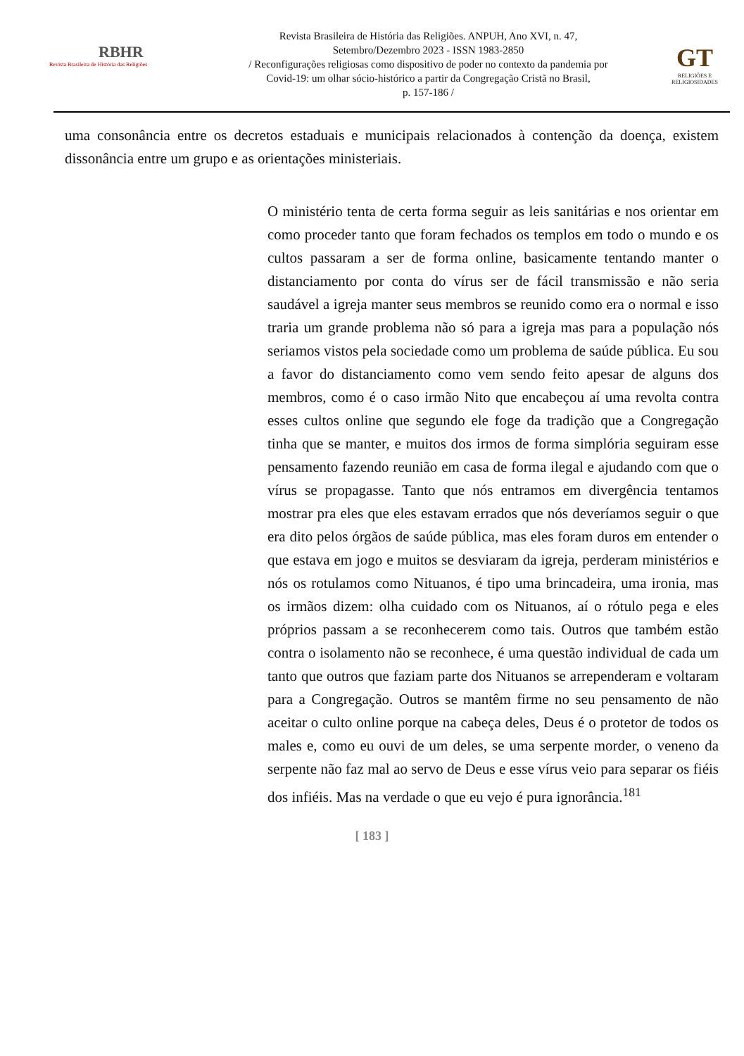RBHR
Revista Brasileira de História das Religiões
Revista Brasileira de História das Religiões. ANPUH, Ano XVI, n. 47,
Setembro/Dezembro 2023 - ISSN 1983-2850
/ Reconfigurações religiosas como dispositivo de poder no contexto da pandemia por
Covid-19: um olhar sócio-histórico a partir da Congregação Cristã no Brasil,
p. 157-186 /
GT
RELIGIÕES E RELIGIOSIDADES
uma consonância entre os decretos estaduais e municipais relacionados à contenção da doença, existem dissonância entre um grupo e as orientações ministeriais.
O ministério tenta de certa forma seguir as leis sanitárias e nos orientar em como proceder tanto que foram fechados os templos em todo o mundo e os cultos passaram a ser de forma online, basicamente tentando manter o distanciamento por conta do vírus ser de fácil transmissão e não seria saudável a igreja manter seus membros se reunido como era o normal e isso traria um grande problema não só para a igreja mas para a população nós seriamos vistos pela sociedade como um problema de saúde pública. Eu sou a favor do distanciamento como vem sendo feito apesar de alguns dos membros, como é o caso irmão Nito que encabeçou aí uma revolta contra esses cultos online que segundo ele foge da tradição que a Congregação tinha que se manter, e muitos dos irmos de forma simplória seguiram esse pensamento fazendo reunião em casa de forma ilegal e ajudando com que o vírus se propagasse. Tanto que nós entramos em divergência tentamos mostrar pra eles que eles estavam errados que nós deveríamos seguir o que era dito pelos órgãos de saúde pública, mas eles foram duros em entender o que estava em jogo e muitos se desviaram da igreja, perderam ministérios e nós os rotulamos como Nituanos, é tipo uma brincadeira, uma ironia, mas os irmãos dizem: olha cuidado com os Nituanos, aí o rótulo pega e eles próprios passam a se reconhecerem como tais. Outros que também estão contra o isolamento não se reconhece, é uma questão individual de cada um tanto que outros que faziam parte dos Nituanos se arrependeram e voltaram para a Congregação. Outros se mantêm firme no seu pensamento de não aceitar o culto online porque na cabeça deles, Deus é o protetor de todos os males e, como eu ouvi de um deles, se uma serpente morder, o veneno da serpente não faz mal ao servo de Deus e esse vírus veio para separar os fiéis dos infiéis. Mas na verdade o que eu vejo é pura ignorância.<sup>181</sup>
[ 183 ]